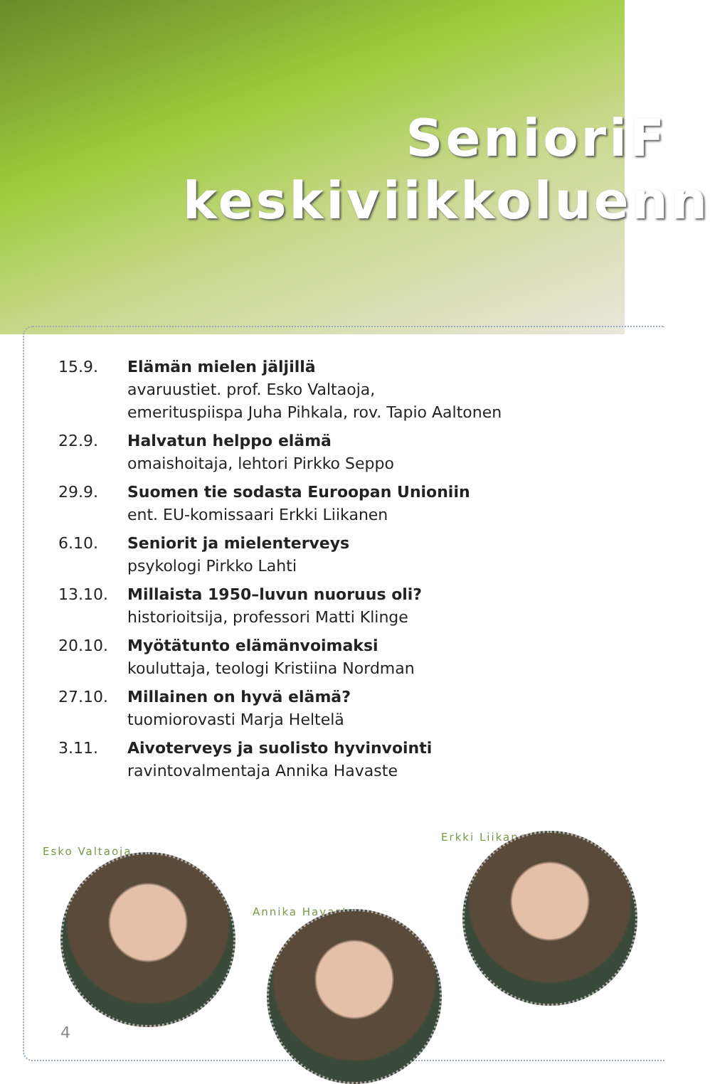SenioriF
keskiviikkoluenn
15.9. Elämän mielen jäljillä
avaruustiet. prof. Esko Valtaoja,
emerituspiispa Juha Pihkala, rov. Tapio Aaltonen
22.9. Halvatun helppo elämä
omaishoitaja, lehtori Pirkko Seppo
29.9. Suomen tie sodasta Euroopan Unioniin
ent. EU-komissaari Erkki Liikanen
6.10. Seniorit ja mielenterveys
psykologi Pirkko Lahti
13.10. Millaista 1950–luvun nuoruus oli?
historioitsija, professori Matti Klinge
20.10. Myötätunto elämänvoimaksi
kouluttaja, teologi Kristiina Nordman
27.10. Millainen on hyvä elämä?
tuomiorovasti Marja Heltelä
3.11. Aivoterveys ja suolisto hyvinvointi
ravintovalmentaja Annika Havaste
Esko Valtaoja
Annika Havaste
Erkki Liikanen
4